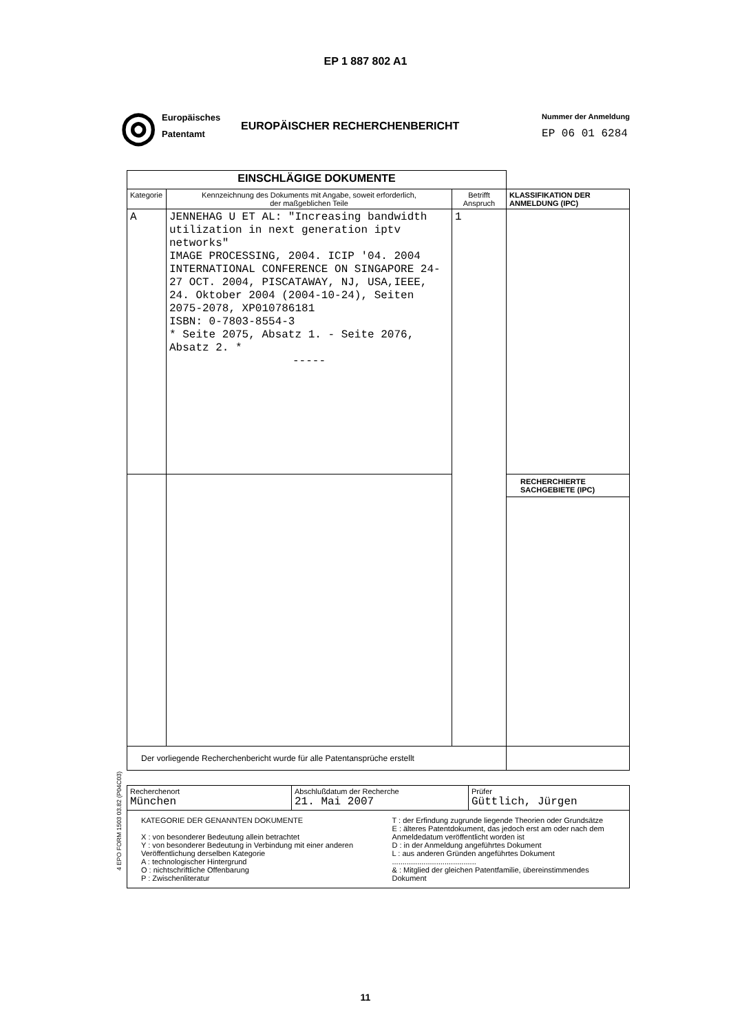EP 1 887 802 A1
◎
Europäisches
Patentamt
EUROPÄISCHER RECHERCHENBERICHT
Nummer der Anmeldung
EP 06 01 6284
| EINSCHLÄGIGE DOKUMENTE | | | |
| Kategorie | Kennzeichnung des Dokuments mit Angabe, soweit erforderlich, der maßgeblichen Teile | Betrifft Anspruch | KLASSIFIKATION DER ANMELDUNG (IPC) |
| A | JENNEHAG U ET AL: "Increasing bandwidth utilization in next generation iptv networks" IMAGE PROCESSING, 2004. ICIP '04. 2004 INTERNATIONAL CONFERENCE ON SINGAPORE 24-27 OCT. 2004, PISCATAWAY, NJ, USA,IEEE, 24. Oktober 2004 (2004-10-24), Seiten 2075-2078, XP010786181 ISBN: 0-7803-8554-3 * Seite 2075, Absatz 1. - Seite 2076, Absatz 2. * ----- | 1 | |
| | | | RECHERCHIERTE SACHGEBIETE (IPC) |
| Der vorliegende Recherchenbericht wurde für alle Patentansprüche erstellt | | | |
| Recherchenort München | Abschlußdatum der Recherche 21. Mai 2007 | Prüfer Güttlich, Jürgen |
| KATEGORIE DER GENANNTEN DOKUMENTE X : von besonderer Bedeutung allein betrachtet Y : von besonderer Bedeutung in Verbindung mit einer anderen Veröffentlichung derselben Kategorie A : technologischer Hintergrund O : nichtschriftliche Offenbarung P : Zwischenliteratur T : der Erfindung zugrunde liegende Theorien oder Grundsätze E : älteres Patentdokument, das jedoch erst am oder nach dem Anmeldedatum veröffentlicht worden ist D : in der Anmeldung angeführtes Dokument L : aus anderen Gründen angeführtes Dokument ........................................ & : Mitglied der gleichen Patentfamilie, übereinstimmendes Dokument | | |
4 EPO FORM 1503 03.82 (P04C03)
11